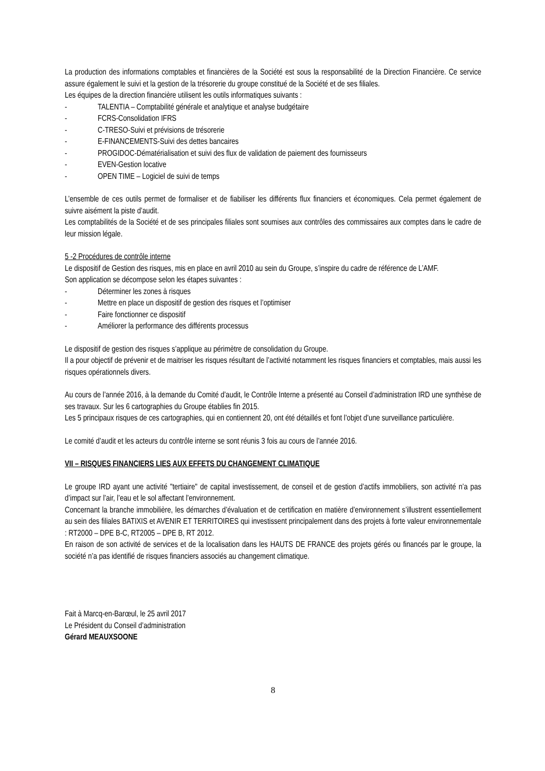La production des informations comptables et financières de la Société est sous la responsabilité de la Direction Financière. Ce service assure également le suivi et la gestion de la trésorerie du groupe constitué de la Société et de ses filiales.
Les équipes de la direction financière utilisent les outils informatiques suivants :
- TALENTIA – Comptabilité générale et analytique et analyse budgétaire
- FCRS-Consolidation IFRS
- C-TRESO-Suivi et prévisions de trésorerie
- E-FINANCEMENTS-Suivi des dettes bancaires
- PROGIDOC-Dématérialisation et suivi des flux de validation de paiement des fournisseurs
- EVEN-Gestion locative
- OPEN TIME – Logiciel de suivi de temps
L’ensemble de ces outils permet de formaliser et de fiabiliser les différents flux financiers et économiques. Cela permet également de suivre aisément la piste d’audit.
Les comptabilités de la Société et de ses principales filiales sont soumises aux contrôles des commissaires aux comptes dans le cadre de leur mission légale.
5 -2 Procédures de contrôle interne
Le dispositif de Gestion des risques, mis en place en avril 2010 au sein du Groupe, s’inspire du cadre de référence de L’AMF.
Son application se décompose selon les étapes suivantes :
- Déterminer les zones à risques
- Mettre en place un dispositif de gestion des risques et l’optimiser
- Faire fonctionner ce dispositif
- Améliorer la performance des différents processus
Le dispositif de gestion des risques s’applique au périmètre de consolidation du Groupe.
Il a pour objectif de prévenir et de maitriser les risques résultant de l’activité notamment les risques financiers et comptables, mais aussi les risques opérationnels divers.
Au cours de l’année 2016, à la demande du Comité d’audit, le Contrôle Interne a présenté au Conseil d’administration IRD une synthèse de ses travaux. Sur les 6 cartographies du Groupe établies fin 2015.
Les 5 principaux risques de ces cartographies, qui en contiennent 20, ont été détaillés et font l’objet d’une surveillance particulière.
Le comité d’audit et les acteurs du contrôle interne se sont réunis 3 fois au cours de l’année 2016.
VII – RISQUES FINANCIERS LIES AUX EFFETS DU CHANGEMENT CLIMATIQUE
Le groupe IRD ayant une activité "tertiaire" de capital investissement, de conseil et de gestion d’actifs immobiliers, son activité n’a pas d’impact sur l’air, l’eau et le sol affectant l’environnement.
Concernant la branche immobilière, les démarches d’évaluation et de certification en matière d’environnement s’illustrent essentiellement au sein des filiales BATIXIS et AVENIR ET TERRITOIRES qui investissent principalement dans des projets à forte valeur environnementale : RT2000 – DPE B-C, RT2005 – DPE B, RT 2012.
En raison de son activité de services et de la localisation dans les HAUTS DE FRANCE des projets gérés ou financés par le groupe, la société n’a pas identifié de risques financiers associés au changement climatique.
Fait à Marcq-en-Barœul, le 25 avril 2017
Le Président du Conseil d’administration
Gérard MEAUXSOONE
8